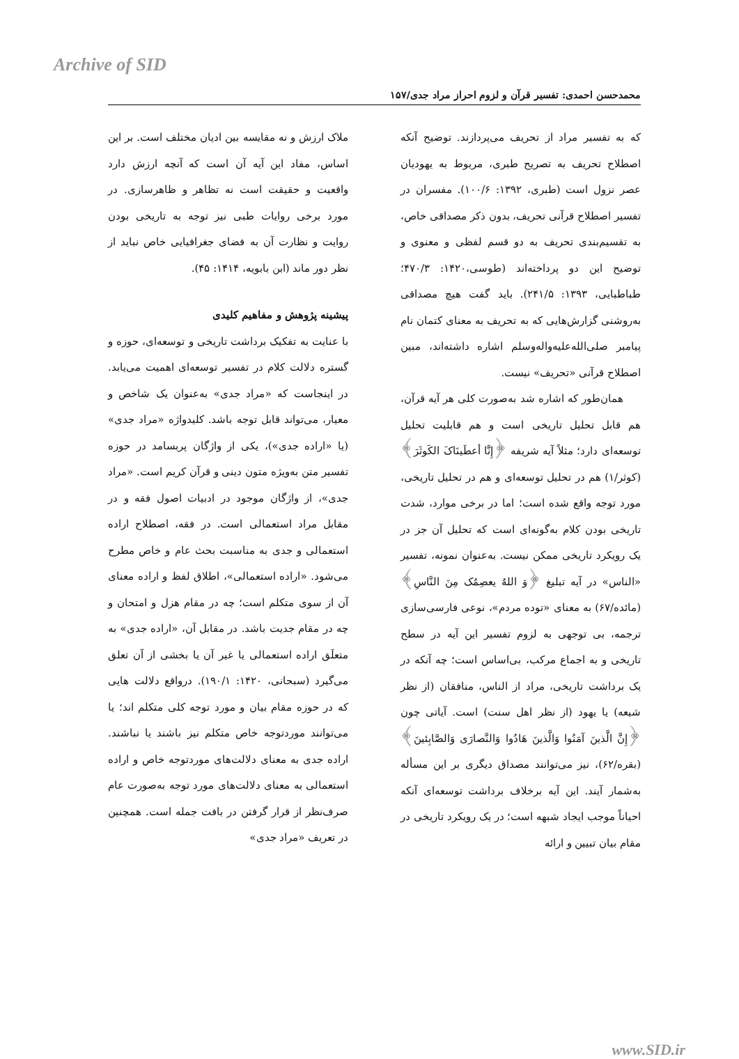Archive of SID
محمدحسن احمدی: تفسیر قرآن و لزوم احراز مراد جدی/۱۵۷
که به تفسیر مراد از تحریف می‌پردازند. توضیح آنکه اصطلاح تحریف به تصریح طبری، مربوط به یهودیان عصر نزول است (طبری، ۱۳۹۲: ۱۰۰/۶). مفسران در تفسیر اصطلاح قرآنی تحریف، بدون ذکر مصداقی خاص، به تقسیم‌بندی تحریف به دو قسم لفظی و معنوی و توضیح این دو پرداخته‌اند (طوسی،۱۴۲۰: ۴۷۰/۳؛ طباطبایی، ۱۳۹۳: ۲۴۱/۵). باید گفت هیچ مصداقی به‌روشنی گزارش‌هایی که به تحریف به معنای کتمان نام پیامبر صلی‌الله‌علیه‌واله‌وسلم اشاره داشته‌اند، مبین اصطلاح قرآنی «تحریف» نیست.
همان‌طور که اشاره شد به‌صورت کلی هر آیه قرآن، هم قابل تحلیل تاریخی است و هم قابلیت تحلیل توسعه‌ای دارد؛ مثلاً آیه شریفه ﴿إِنَّا أعطَینَاکَ الکَوثَرَ﴾ (کوثر/۱) هم در تحلیل توسعه‌ای و هم در تحلیل تاریخی، مورد توجه واقع شده است؛ اما در برخی موارد، شدت تاریخی بودن کلام به‌گونه‌ای است که تحلیل آن جز در یک رویکرد تاریخی ممکن نیست. به‌عنوان نمونه، تفسیر «الناس» در آیه تبلیغ ﴿وَ اللهُ یعصِمُک مِنَ النَّاسِ﴾ (مائده/۶۷) به معنای «توده مردم»، نوعی فارسی‌سازی ترجمه، بی توجهی به لزوم تفسیر این آیه در سطح تاریخی و به اجماع مرکب، بی‌اساس است؛ چه آنکه در یک برداشت تاریخی، مراد از الناس، منافقان (از نظر شیعه) یا یهود (از نظر اهل سنت) است. آیاتی چون ﴿إِنَّ الَّذینَ آمَنُوا وَالَّذینَ هَادُوا وَالنَّصارَی وَالصَّابِئینَ﴾ (بقره/۶۲)، نیز می‌توانند مصداق دیگری بر این مسأله به‌شمار آیند. این آیه برخلاف برداشت توسعه‌ای آنکه احیاناً موجب ایجاد شبهه است؛ در یک رویکرد تاریخی در مقام بیان تبیین و ارائه
ملاک ارزش و نه مقایسه بین ادیان مختلف است. بر این اساس، مفاد این آیه آن است که آنچه ارزش دارد واقعیت و حقیقت است نه تظاهر و ظاهرسازی. در مورد برخی روایات طبی نیز توجه به تاریخی بودن روایت و نظارت آن به فضای جغرافیایی خاص نباید از نظر دور ماند (ابن بابویه، ۱۴۱۴: ۴۵).
پیشینه پژوهش و مفاهیم کلیدی
با عنایت به تفکیک برداشت تاریخی و توسعه‌ای، حوزه و گستره دلالت کلام در تفسیر توسعه‌ای اهمیت می‌یابد. در اینجاست که «مراد جدی» به‌عنوان یک شاخص و معیار، می‌تواند قابل توجه باشد. کلیدواژه «مراد جدی» (یا «اراده جدی»)، یکی از واژگان پربسامد در حوزه تفسیر متن به‌ویژه متون دینی و قرآن کریم است. «مراد جدی»، از واژگان موجود در ادبیات اصول فقه و در مقابل مراد استعمالی است. در فقه، اصطلاح اراده استعمالی و جدی به مناسبت بحث عام و خاص مطرح می‌شود. «اراده استعمالی»، اطلاق لفظ و اراده معنای آن از سوی متکلم است؛ چه در مقام هزل و امتحان و چه در مقام جدیت باشد. در مقابل آن، «اراده جدی» به متعلَق اراده استعمالی یا غیر آن یا بخشی از آن تعلق می‌گیرد (سبحانی، ۱۴۲۰: ۱۹۰/۱). درواقع دلالت هایی که در حوزه مقام بیان و مورد توجه کلی متکلم اند؛ یا می‌توانند موردتوجه خاص متکلم نیز باشند یا نباشند. اراده جدی به معنای دلالت‌های موردتوجه خاص و اراده استعمالی به معنای دلالت‌های مورد توجه به‌صورت عام صرف‌نظر از قرار گرفتن در بافت جمله است. همچنین در تعریف «مراد جدی»
www.SID.ir